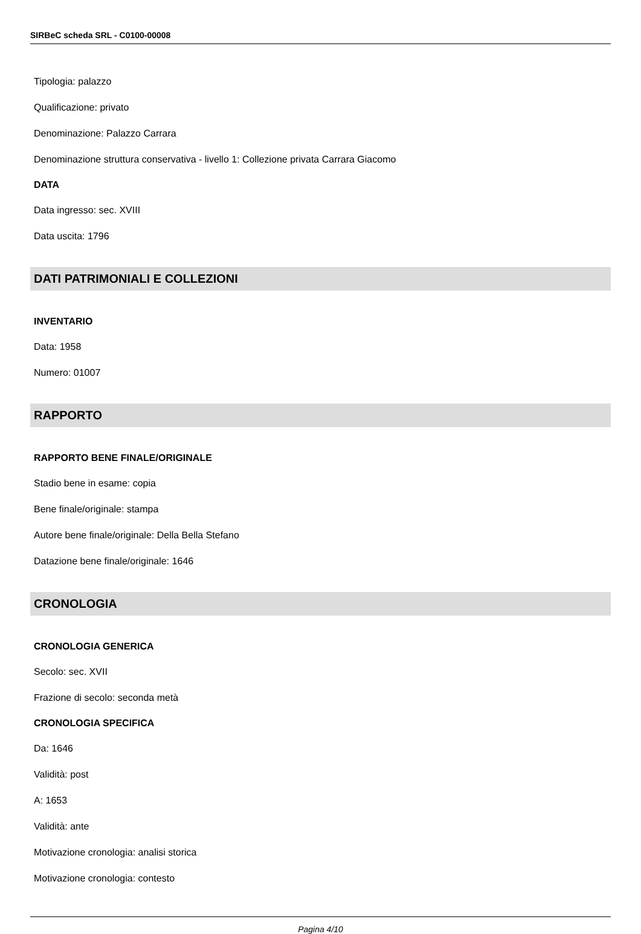SIRBeC scheda SRL - C0100-00008
Tipologia: palazzo
Qualificazione: privato
Denominazione: Palazzo Carrara
Denominazione struttura conservativa - livello 1: Collezione privata Carrara Giacomo
DATA
Data ingresso: sec. XVIII
Data uscita: 1796
DATI PATRIMONIALI E COLLEZIONI
INVENTARIO
Data: 1958
Numero: 01007
RAPPORTO
RAPPORTO BENE FINALE/ORIGINALE
Stadio bene in esame: copia
Bene finale/originale: stampa
Autore bene finale/originale: Della Bella Stefano
Datazione bene finale/originale: 1646
CRONOLOGIA
CRONOLOGIA GENERICA
Secolo: sec. XVII
Frazione di secolo: seconda metà
CRONOLOGIA SPECIFICA
Da: 1646
Validità: post
A: 1653
Validità: ante
Motivazione cronologia: analisi storica
Motivazione cronologia: contesto
Pagina 4/10